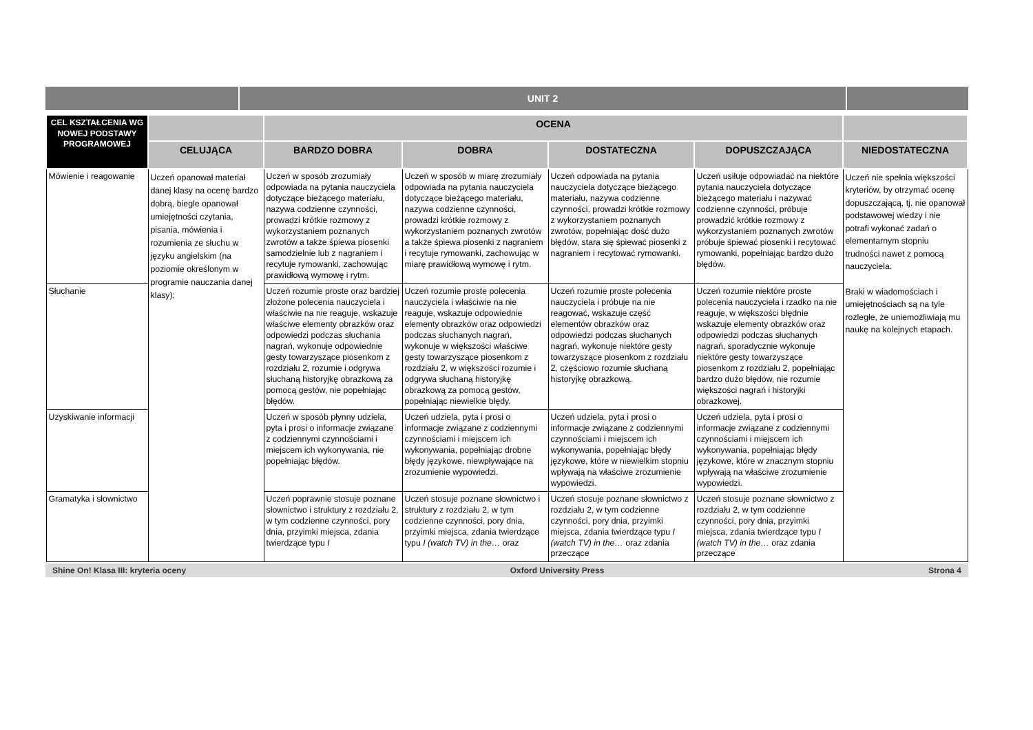UNIT 2
| CEL KSZTAŁCENIA WG NOWEJ PODSTAWY PROGRAMOWEJ | | OCENA | | | | |
| --- | --- | --- | --- | --- | --- | --- |
| | CELUJĄCA | BARDZO DOBRA | DOBRA | DOSTATECZNA | DOPUSZCZAJĄCA | NIEDOSTATECZNA |
| Mówienie i reagowanie | Uczeń opanował materiał danej klasy na ocenę bardzo dobrą, biegle opanował umiejętności czytania, pisania, mówienia i rozumienia ze słuchu w języku angielskim (na poziomie określonym w programie nauczania danej klasy); | Uczeń w sposób zrozumiały odpowiada na pytania nauczyciela dotyczące bieżącego materiału, nazywa codzienne czynności, prowadzi krótkie rozmowy z wykorzystaniem poznanych zwrotów a także śpiewa piosenki samodzielnie lub z nagraniem i recytuje rymowanki, zachowując prawidłową wymowę i rytm. | Uczeń w sposób w miarę zrozumiały odpowiada na pytania nauczyciela dotyczące bieżącego materiału, nazywa codzienne czynności, prowadzi krótkie rozmowy z wykorzystaniem poznanych zwrotów a także śpiewa piosenki z nagraniem i recytuje rymowanki, zachowując w miarę prawidłową wymowę i rytm. | Uczeń odpowiada na pytania nauczyciela dotyczące bieżącego materiału, nazywa codzienne czynności, prowadzi krótkie rozmowy z wykorzystaniem poznanych zwrotów, popełniając dość dużo błędów, stara się śpiewać piosenki z nagraniem i recytować rymowanki. | Uczeń usiłuje odpowiadać na niektóre pytania nauczyciela dotyczące bieżącego materiału i nazywać codzienne czynności, próbuje prowadzić krótkie rozmowy z wykorzystaniem poznanych zwrotów próbuje śpiewać piosenki i recytować rymowanki, popełniając bardzo dużo błędów. | Uczeń nie spełnia większości kryteriów, by otrzymać ocenę dopuszczającą, tj. nie opanował podstawowej wiedzy i nie potrafi wykonać zadań o elementarnym stopniu trudności nawet z pomocą nauczyciela. Braki w wiadomościach i umiejętnościach są na tyle rozległe, że uniemożliwiają mu naukę na kolejnych etapach. |
| Słuchanie | | Uczeń rozumie proste oraz bardziej złożone polecenia nauczyciela i właściwie na nie reaguje, wskazuje właściwe elementy obrazków oraz odpowiedzi podczas słuchania nagrań, wykonuje odpowiednie gesty towarzyszące piosenkom z rozdziału 2, rozumie i odgrywa słuchaną historyjkę obrazkową za pomocą gestów, nie popełniając błędów. | Uczeń rozumie proste polecenia nauczyciela i właściwie na nie reaguje, wskazuje odpowiednie elementy obrazków oraz odpowiedzi podczas słuchanych nagrań, wykonuje w większości właściwe gesty towarzyszące piosenkom z rozdziału 2, w większości rozumie i odgrywa słuchaną historyjkę obrazkową za pomocą gestów, popełniając niewielkie błędy. | Uczeń rozumie proste polecenia nauczyciela i próbuje na nie reagować, wskazuje część elementów obrazków oraz odpowiedzi podczas słuchanych nagrań, wykonuje niektóre gesty towarzyszące piosenkom z rozdziału 2, częściowo rozumie słuchaną historyjkę obrazkową. | Uczeń rozumie niektóre proste polecenia nauczyciela i rzadko na nie reaguje, w większości błędnie wskazuje elementy obrazków oraz odpowiedzi podczas słuchanych nagrań, sporadycznie wykonuje niektóre gesty towarzyszące piosenkom z rozdziału 2, popełniając bardzo dużo błędów, nie rozumie większości nagrań i historyjki obrazkowej. | |
| Uzyskiwanie informacji | | Uczeń w sposób płynny udziela, pyta i prosi o informacje związane z codziennymi czynnościami i miejscem ich wykonywania, nie popełniając błędów. | Uczeń udziela, pyta i prosi o informacje związane z codziennymi czynnościami i miejscem ich wykonywania, popełniając drobne błędy językowe, niewpływające na zrozumienie wypowiedzi. | Uczeń udziela, pyta i prosi o informacje związane z codziennymi czynnościami i miejscem ich wykonywania, popełniając błędy językowe, które w niewielkim stopniu wpływają na właściwe zrozumienie wypowiedzi. | Uczeń udziela, pyta i prosi o informacje związane z codziennymi czynnościami i miejscem ich wykonywania, popełniając błędy językowe, które w znacznym stopniu wpływają na właściwe zrozumienie wypowiedzi. | |
| Gramatyka i słownictwo | | Uczeń poprawnie stosuje poznane słownictwo i struktury z rozdziału 2, w tym codzienne czynności, pory dnia, przyimki miejsca, zdania twierdzące typu I | Uczeń stosuje poznane słownictwo i struktury z rozdziału 2, w tym codzienne czynności, pory dnia, przyimki miejsca, zdania twierdzące typu I (watch TV) in the… oraz | Uczeń stosuje poznane słownictwo z rozdziału 2, w tym codzienne czynności, pory dnia, przyimki miejsca, zdania twierdzące typu I (watch TV) in the… oraz zdania przeczące | Uczeń stosuje poznane słownictwo z rozdziału 2, w tym codzienne czynności, pory dnia, przyimki miejsca, zdania twierdzące typu I (watch TV) in the… oraz zdania przeczące | |
Shine On! Klasa III: kryteria oceny Oxford University Press Strona 4